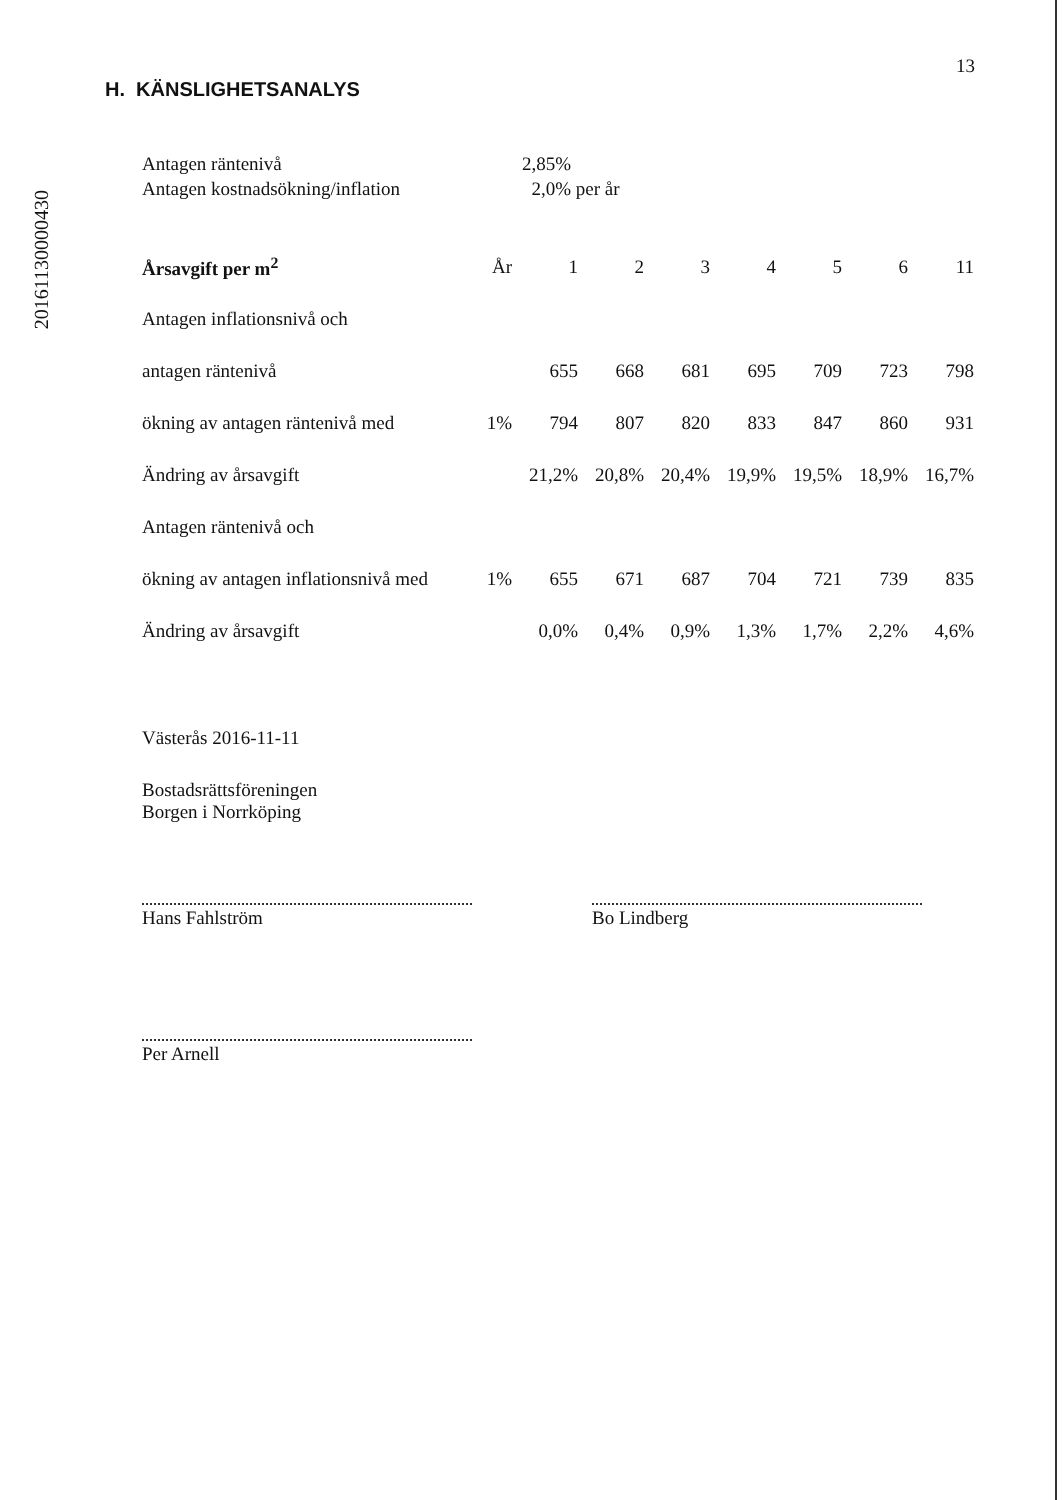20161130000430
13
H. KÄNSLIGHETSANALYS
| Antagen räntenivå | 2,85% |
| Antagen kostnadsökning/inflation | 2,0% per år |
| Årsavgift per m<sup>2</sup> | År | 1 | 2 | 3 | 4 | 5 | 6 | 11 |
| --- | --- | --- | --- | --- | --- | --- | --- | --- |
| Antagen inflationsnivå och | | | | | | | | |
| antagen räntenivå | | 655 | 668 | 681 | 695 | 709 | 723 | 798 |
| ökning av antagen räntenivå med | 1% | 794 | 807 | 820 | 833 | 847 | 860 | 931 |
| Ändring av årsavgift | | 21,2% | 20,8% | 20,4% | 19,9% | 19,5% | 18,9% | 16,7% |
| Antagen räntenivå och | | | | | | | | |
| ökning av antagen inflationsnivå med | 1% | 655 | 671 | 687 | 704 | 721 | 739 | 835 |
| Ändring av årsavgift | | 0,0% | 0,4% | 0,9% | 1,3% | 1,7% | 2,2% | 4,6% |
Västerås 2016-11-11
Bostadsrättsföreningen
Borgen i Norrköping
Hans Fahlström Bo Lindberg
Per Arnell